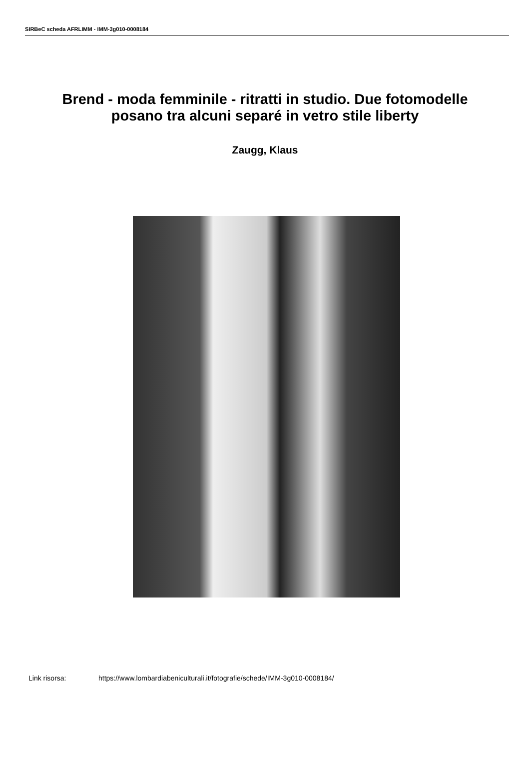SIRBeC scheda AFRLIMM - IMM-3g010-0008184
Brend - moda femminile - ritratti in studio. Due fotomodelle posano tra alcuni separé in vetro stile liberty
Zaugg, Klaus
Link risorsa: https://www.lombardiabeniculturali.it/fotografie/schede/IMM-3g010-0008184/